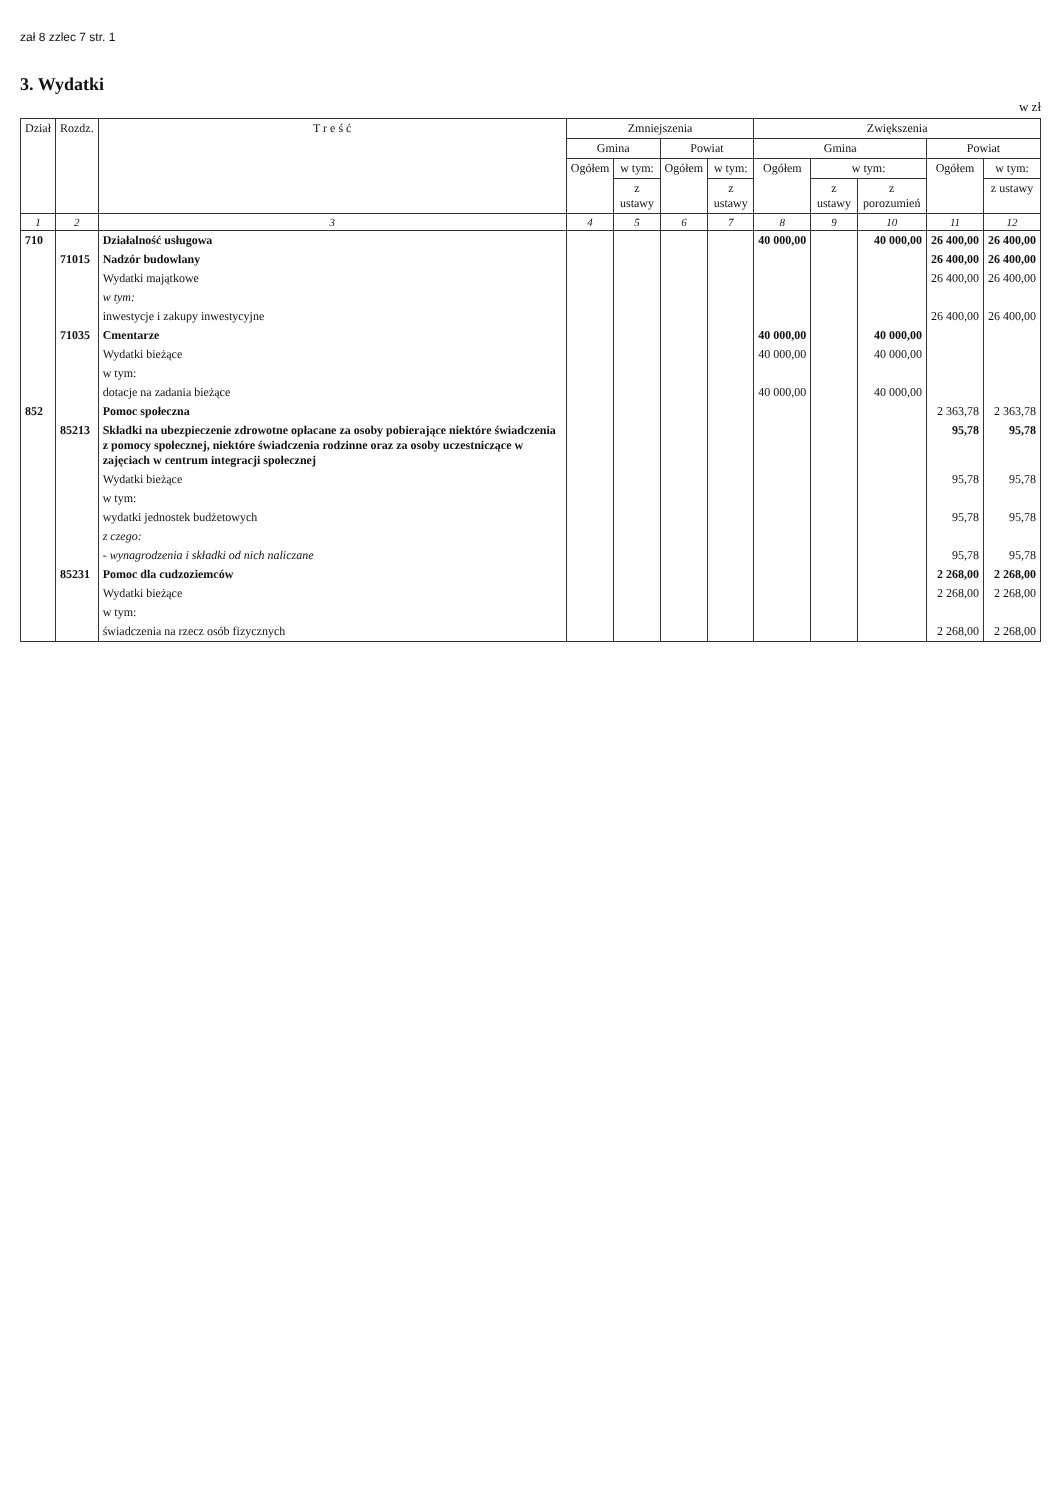zał 8 zzlec 7 str. 1
3. Wydatki
w zł
| Dział | Rozdz. | T r e ś ć | Zmniejszenia | | | | Zwiększenia | | | | |
| --- | --- | --- | --- | --- | --- | --- | --- | --- | --- | --- | --- |
| | | | Gmina | | Powiat | | Gmina | | | Powiat | |
| | | | Ogółem | w tym: | Ogółem | w tym: | Ogółem | w tym: | | Ogółem | w tym: |
| | | | | z ustawy | | z ustawy | | z ustawy | z porozumień | | z ustawy |
| 1 | 2 | 3 | 4 | 5 | 6 | 7 | 8 | 9 | 10 | 11 | 12 |
| 710 | | Działalność usługowa | | | | | 40 000,00 | | 40 000,00 | 26 400,00 | 26 400,00 |
| | 71015 | Nadzór budowlany | | | | | | | | 26 400,00 | 26 400,00 |
| | | Wydatki majątkowe | | | | | | | | 26 400,00 | 26 400,00 |
| | | w tym: | | | | | | | | | |
| | | inwestycje i zakupy inwestycyjne | | | | | | | | 26 400,00 | 26 400,00 |
| | 71035 | Cmentarze | | | | | 40 000,00 | | 40 000,00 | | |
| | | Wydatki bieżące | | | | | 40 000,00 | | 40 000,00 | | |
| | | w tym: | | | | | | | | | |
| | | dotacje na zadania bieżące | | | | | 40 000,00 | | 40 000,00 | | |
| 852 | | Pomoc społeczna | | | | | | | | 2 363,78 | 2 363,78 |
| | 85213 | Składki na ubezpieczenie zdrowotne opłacane za osoby pobierające niektóre świadczenia z pomocy społecznej, niektóre świadczenia rodzinne oraz za osoby uczestniczące w zajęciach w centrum integracji społecznej | | | | | | | | 95,78 | 95,78 |
| | | Wydatki bieżące | | | | | | | | 95,78 | 95,78 |
| | | w tym: | | | | | | | | | |
| | | wydatki jednostek budżetowych | | | | | | | | 95,78 | 95,78 |
| | | z czego: | | | | | | | | | |
| | | - wynagrodzenia i składki od nich naliczane | | | | | | | | 95,78 | 95,78 |
| | 85231 | Pomoc dla cudzoziemców | | | | | | | | 2 268,00 | 2 268,00 |
| | | Wydatki bieżące | | | | | | | | 2 268,00 | 2 268,00 |
| | | w tym: | | | | | | | | | |
| | | świadczenia na rzecz osób fizycznych | | | | | | | | 2 268,00 | 2 268,00 |